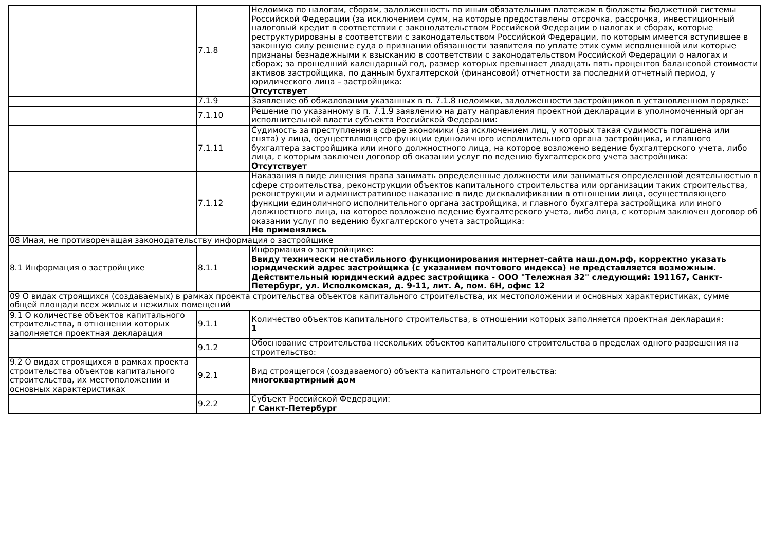| | 7.1.8 | Недоимка по налогам, сборам, задолженность по иным обязательным платежам в бюджеты бюджетной системы Российской Федерации (за исключением сумм, на которые предоставлены отсрочка, рассрочка, инвестиционный налоговый кредит в соответствии с законодательством Российской Федерации о налогах и сборах, которые реструктурированы в соответствии с законодательством Российской Федерации, по которым имеется вступившее в законную силу решение суда о признании обязанности заявителя по уплате этих сумм исполненной или которые признаны безнадежными к взысканию в соответствии с законодательством Российской Федерации о налогах и сборах; за прошедший календарный год, размер которых превышает двадцать пять процентов балансовой стоимости активов застройщика, по данным бухгалтерской (финансовой) отчетности за последний отчетный период, у юридического лица – застройщика: Отсутствует |
| | 7.1.9 | Заявление об обжаловании указанных в п. 7.1.8 недоимки, задолженности застройщиков в установленном порядке: |
| | 7.1.10 | Решение по указанному в п. 7.1.9 заявлению на дату направления проектной декларации в уполномоченный орган исполнительной власти субъекта Российской Федерации: |
| | 7.1.11 | Судимость за преступления в сфере экономики (за исключением лиц, у которых такая судимость погашена или снята) у лица, осуществляющего функции единоличного исполнительного органа застройщика, и главного бухгалтера застройщика или иного должностного лица, на которое возложено ведение бухгалтерского учета, либо лица, с которым заключен договор об оказании услуг по ведению бухгалтерского учета застройщика: Отсутствует |
| | 7.1.12 | Наказания в виде лишения права занимать определенные должности или заниматься определенной деятельностью в сфере строительства, реконструкции объектов капитального строительства или организации таких строительства, реконструкции и административное наказание в виде дисквалификации в отношении лица, осуществляющего функции единоличного исполнительного органа застройщика, и главного бухгалтера застройщика или иного должностного лица, на которое возложено ведение бухгалтерского учета, либо лица, с которым заключен договор об оказании услуг по ведению бухгалтерского учета застройщика: Не применялись |
| 08 Иная, не противоречащая законодательству информация о застройщике | | |
| 8.1 Информация о застройщике | 8.1.1 | Информация о застройщике: Ввиду технически нестабильного функционирования интернет-сайта наш.дом.рф, корректно указать юридический адрес застройщика (с указанием почтового индекса) не представляется возможным. Действительный юридический адрес застройщика - ООО "Тележная 32" следующий: 191167, Санкт-Петербург, ул. Исполкомская, д. 9-11, лит. А, пом. 6Н, офис 12 |
| 09 О видах строящихся (создаваемых) в рамках проекта строительства объектов капитального строительства, их местоположении и основных характеристиках, сумме общей площади всех жилых и нежилых помещений | | |
| 9.1 О количестве объектов капитального строительства, в отношении которых заполняется проектная декларация | 9.1.1 | Количество объектов капитального строительства, в отношении которых заполняется проектная декларация: 1 |
| | 9.1.2 | Обоснование строительства нескольких объектов капитального строительства в пределах одного разрешения на строительство: |
| 9.2 О видах строящихся в рамках проекта строительства объектов капитального строительства, их местоположении и основных характеристиках | 9.2.1 | Вид строящегося (создаваемого) объекта капитального строительства: многоквартирный дом |
| | 9.2.2 | Субъект Российской Федерации: г Санкт-Петербург |